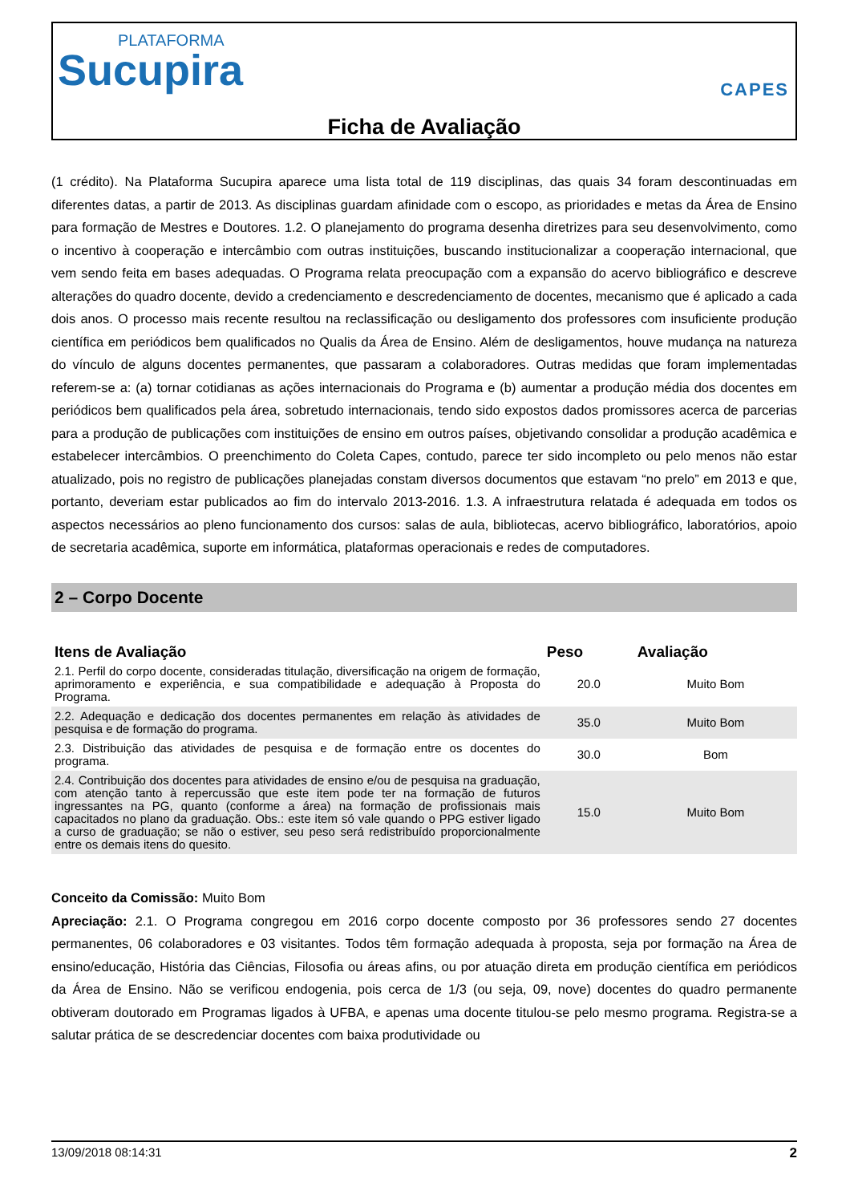PLATAFORMA
Sucupira
CAPES
Ficha de Avaliação
(1 crédito). Na Plataforma Sucupira aparece uma lista total de 119 disciplinas, das quais 34 foram descontinuadas em diferentes datas, a partir de 2013. As disciplinas guardam afinidade com o escopo, as prioridades e metas da Área de Ensino para formação de Mestres e Doutores. 1.2. O planejamento do programa desenha diretrizes para seu desenvolvimento, como o incentivo à cooperação e intercâmbio com outras instituições, buscando institucionalizar a cooperação internacional, que vem sendo feita em bases adequadas. O Programa relata preocupação com a expansão do acervo bibliográfico e descreve alterações do quadro docente, devido a credenciamento e descredenciamento de docentes, mecanismo que é aplicado a cada dois anos. O processo mais recente resultou na reclassificação ou desligamento dos professores com insuficiente produção científica em periódicos bem qualificados no Qualis da Área de Ensino. Além de desligamentos, houve mudança na natureza do vínculo de alguns docentes permanentes, que passaram a colaboradores. Outras medidas que foram implementadas referem-se a: (a) tornar cotidianas as ações internacionais do Programa e (b) aumentar a produção média dos docentes em periódicos bem qualificados pela área, sobretudo internacionais, tendo sido expostos dados promissores acerca de parcerias para a produção de publicações com instituições de ensino em outros países, objetivando consolidar a produção acadêmica e estabelecer intercâmbios. O preenchimento do Coleta Capes, contudo, parece ter sido incompleto ou pelo menos não estar atualizado, pois no registro de publicações planejadas constam diversos documentos que estavam “no prelo” em 2013 e que, portanto, deveriam estar publicados ao fim do intervalo 2013-2016. 1.3. A infraestrutura relatada é adequada em todos os aspectos necessários ao pleno funcionamento dos cursos: salas de aula, bibliotecas, acervo bibliográfico, laboratórios, apoio de secretaria acadêmica, suporte em informática, plataformas operacionais e redes de computadores.
2 – Corpo Docente
| Itens de Avaliação | Peso | Avaliação |
| --- | --- | --- |
| 2.1. Perfil do corpo docente, consideradas titulação, diversificação na origem de formação, aprimoramento e experiência, e sua compatibilidade e adequação à Proposta do Programa. | 20.0 | Muito Bom |
| 2.2. Adequação e dedicação dos docentes permanentes em relação às atividades de pesquisa e de formação do programa. | 35.0 | Muito Bom |
| 2.3. Distribuição das atividades de pesquisa e de formação entre os docentes do programa. | 30.0 | Bom |
| 2.4. Contribuição dos docentes para atividades de ensino e/ou de pesquisa na graduação, com atenção tanto à repercussão que este item pode ter na formação de futuros ingressantes na PG, quanto (conforme a área) na formação de profissionais mais capacitados no plano da graduação. Obs.: este item só vale quando o PPG estiver ligado a curso de graduação; se não o estiver, seu peso será redistribuído proporcionalmente entre os demais itens do quesito. | 15.0 | Muito Bom |
Conceito da Comissão: Muito Bom
Apreciação: 2.1. O Programa congregou em 2016 corpo docente composto por 36 professores sendo 27 docentes permanentes, 06 colaboradores e 03 visitantes. Todos têm formação adequada à proposta, seja por formação na Área de ensino/educação, História das Ciências, Filosofia ou áreas afins, ou por atuação direta em produção científica em periódicos da Área de Ensino. Não se verificou endogenia, pois cerca de 1/3 (ou seja, 09, nove) docentes do quadro permanente obtiveram doutorado em Programas ligados à UFBA, e apenas uma docente titulou-se pelo mesmo programa. Registra-se a salutar prática de se descredenciar docentes com baixa produtividade ou
13/09/2018 08:14:31 2